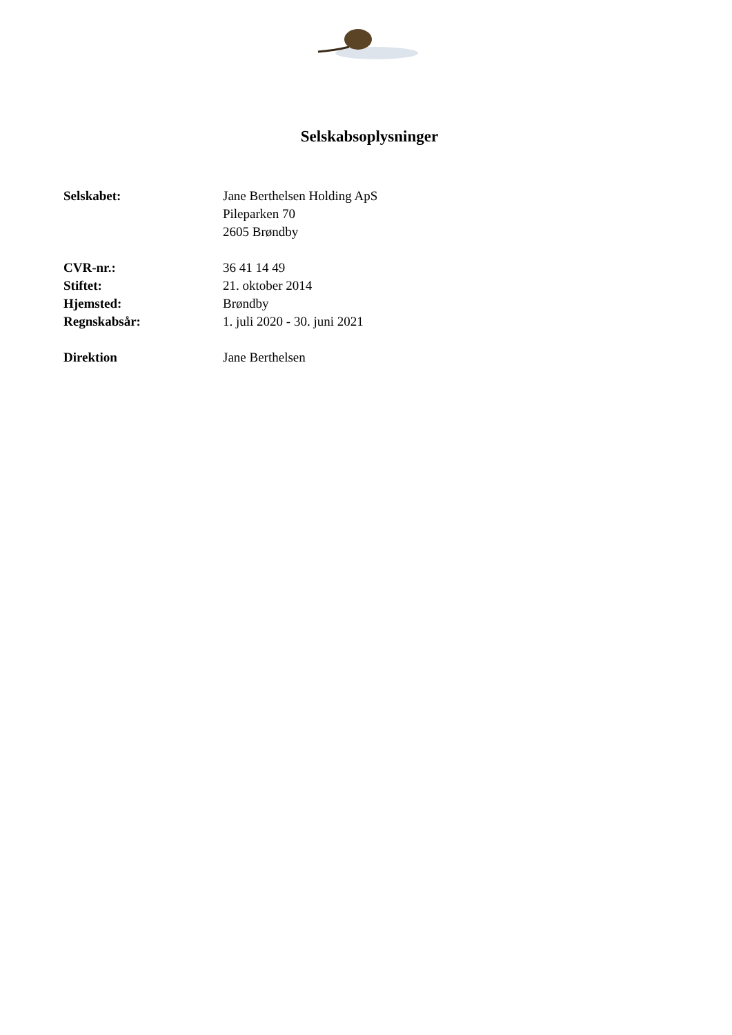Selskabsoplysninger
| Selskabet: | Jane Berthelsen Holding ApS Pileparken 70 2605 Brøndby |
| CVR-nr.: | 36 41 14 49 |
| Stiftet: | 21. oktober 2014 |
| Hjemsted: | Brøndby |
| Regnskabsår: | 1. juli 2020 - 30. juni 2021 |
| Direktion | Jane Berthelsen |